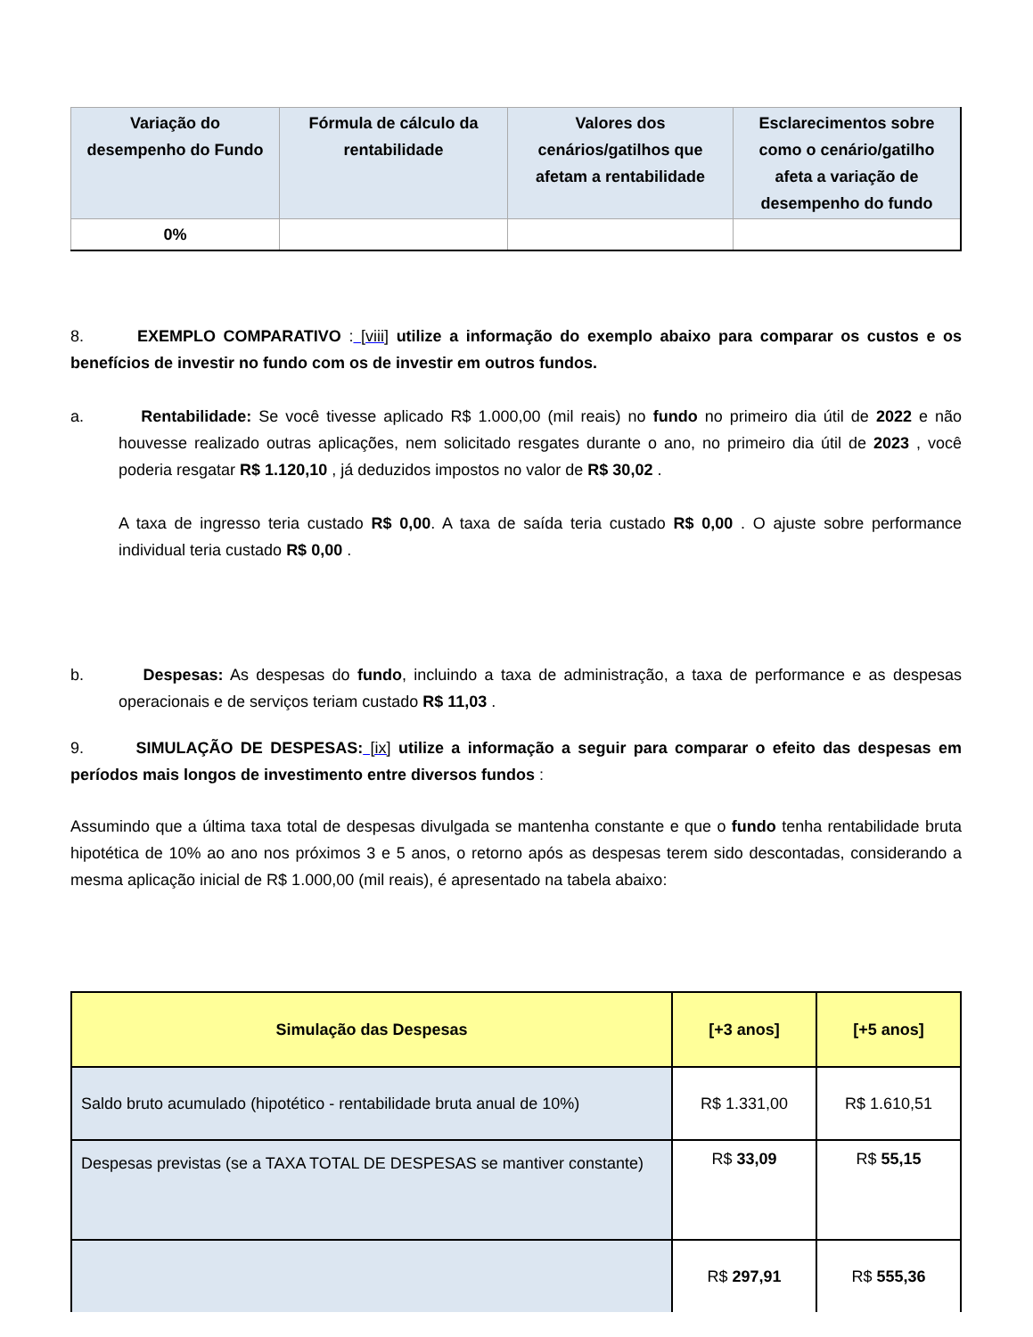| Variação do desempenho do Fundo | Fórmula de cálculo da rentabilidade | Valores dos cenários/gatilhos que afetam a rentabilidade | Esclarecimentos sobre como o cenário/gatilho afeta a variação de desempenho do fundo |
| --- | --- | --- | --- |
| 0% | | | |
8. EXEMPLO COMPARATIVO : [viii] utilize a informação do exemplo abaixo para comparar os custos e os benefícios de investir no fundo com os de investir em outros fundos.
a. Rentabilidade: Se você tivesse aplicado R$ 1.000,00 (mil reais) no fundo no primeiro dia útil de 2022 e não houvesse realizado outras aplicações, nem solicitado resgates durante o ano, no primeiro dia útil de 2023 , você poderia resgatar R$ 1.120,10 , já deduzidos impostos no valor de R$ 30,02 .
A taxa de ingresso teria custado R$ 0,00. A taxa de saída teria custado R$ 0,00 . O ajuste sobre performance individual teria custado R$ 0,00 .
b. Despesas: As despesas do fundo, incluindo a taxa de administração, a taxa de performance e as despesas operacionais e de serviços teriam custado R$ 11,03 .
9. SIMULAÇÃO DE DESPESAS: [ix] utilize a informação a seguir para comparar o efeito das despesas em períodos mais longos de investimento entre diversos fundos :
Assumindo que a última taxa total de despesas divulgada se mantenha constante e que o fundo tenha rentabilidade bruta hipotética de 10% ao ano nos próximos 3 e 5 anos, o retorno após as despesas terem sido descontadas, considerando a mesma aplicação inicial de R$ 1.000,00 (mil reais), é apresentado na tabela abaixo:
| Simulação das Despesas | [+3 anos] | [+5 anos] |
| --- | --- | --- |
| Saldo bruto acumulado (hipotético - rentabilidade bruta anual de 10%) | R$ 1.331,00 | R$ 1.610,51 |
| Despesas previstas (se a TAXA TOTAL DE DESPESAS se mantiver constante) | R$ 33,09 | R$ 55,15 |
| | R$ 297,91 | R$ 555,36 |